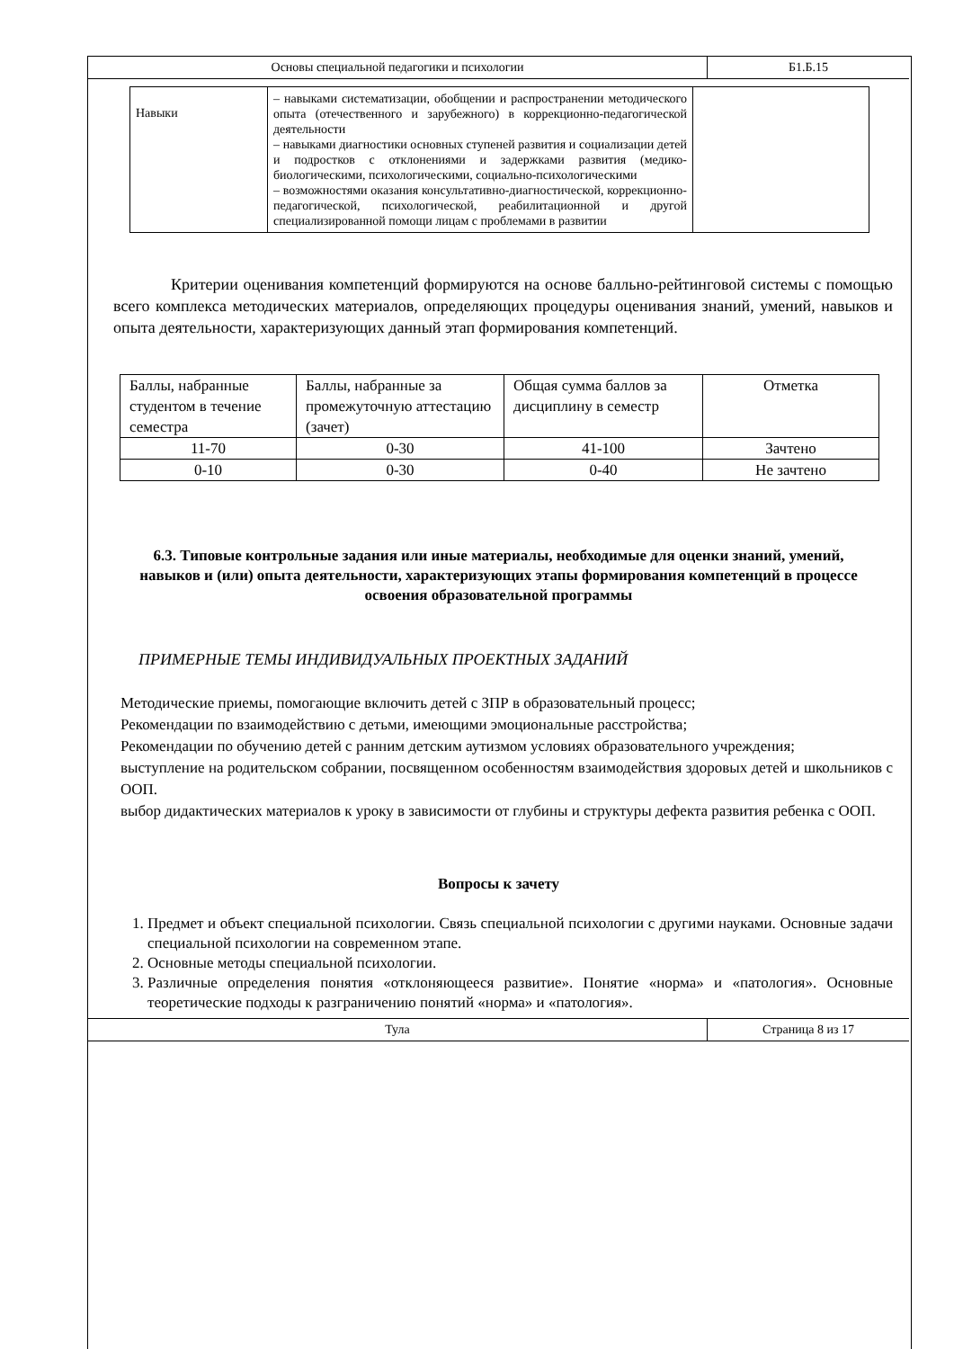| Основы специальной педагогики и психологии | Б1.Б.15 |
| Навыки | – навыками систематизации, обобщении и распространении методического опыта (отечественного и зарубежного) в коррекционно-педагогической деятельности – навыками диагностики основных ступеней развития и социализации детей и подростков с отклонениями и задержками развития (медико-биологическими, психологическими, социально-психологическими – возможностями оказания консультативно-диагностической, коррекционно-педагогической, психологической, реабилитационной и другой специализированной помощи лицам с проблемами в развитии | |
Критерии оценивания компетенций формируются на основе балльно-рейтинговой системы с помощью всего комплекса методических материалов, определяющих процедуры оценивания знаний, умений, навыков и опыта деятельности, характеризующих данный этап формирования компетенций.
| Баллы, набранные студентом в течение семестра | Баллы, набранные за промежуточную аттестацию (зачет) | Общая сумма баллов за дисциплину в семестр | Отметка |
| 11-70 | 0-30 | 41-100 | Зачтено |
| 0-10 | 0-30 | 0-40 | Не зачтено |
6.3. Типовые контрольные задания или иные материалы, необходимые для оценки знаний, умений, навыков и (или) опыта деятельности, характеризующих этапы формирования компетенций в процессе освоения образовательной программы
ПРИМЕРНЫЕ ТЕМЫ ИНДИВИДУАЛЬНЫХ ПРОЕКТНЫХ ЗАДАНИЙ
Методические приемы, помогающие включить детей с ЗПР в образовательный процесс;
Рекомендации по взаимодействию с детьми, имеющими эмоциональные расстройства;
Рекомендации по обучению детей с ранним детским аутизмом условиях образовательного учреждения;
выступление на родительском собрании, посвященном особенностям взаимодействия здоровых детей и школьников с ООП.
выбор дидактических материалов к уроку в зависимости от глубины и структуры дефекта развития ребенка с ООП.
Вопросы к зачету
1. Предмет и объект специальной психологии. Связь специальной психологии с другими науками. Основные задачи специальной психологии на современном этапе.
2. Основные методы специальной психологии.
3. Различные определения понятия «отклоняющееся развитие». Понятие «норма» и «патология». Основные теоретические подходы к разграничению понятий «норма» и «патология».
| Тула | Страница 8 из 17 |